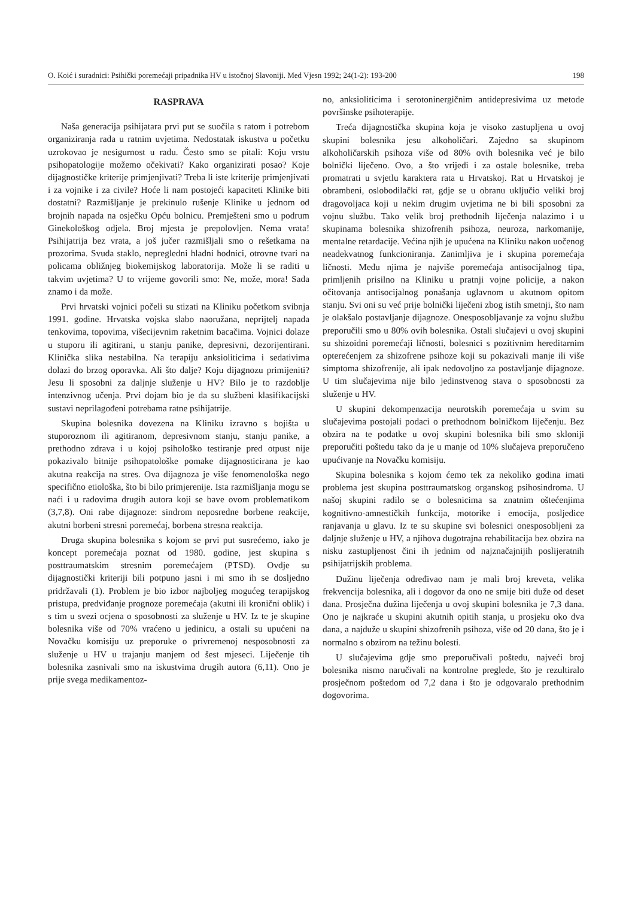O. Koić i suradnici: Psihički poremećaji pripadnika HV u istočnoj Slavoniji. Med Vjesn 1992; 24(1-2): 193-200 198
RASPRAVA
Naša generacija psihijatara prvi put se suočila s ratom i potrebom organiziranja rada u ratnim uvjetima. Nedostatak iskustva u početku uzrokovao je nesigurnost u radu. Često smo se pitali: Koju vrstu psihopatologije možemo očekivati? Kako organizirati posao? Koje dijagnostičke kriterije primjenjivati? Treba li iste kriterije primjenjivati i za vojnike i za civile? Hoće li nam postojeći kapaciteti Klinike biti dostatni? Razmišljanje je prekinulo rušenje Klinike u jednom od brojnih napada na osječku Opću bolnicu. Premješteni smo u podrum Ginekološkog odjela. Broj mjesta je prepolovljen. Nema vrata! Psihijatrija bez vrata, a još jučer razmišljali smo o rešetkama na prozorima. Svuda staklo, nepregledni hladni hodnici, otrovne tvari na policama obližnjeg biokemijskog laboratorija. Može li se raditi u takvim uvjetima? U to vrijeme govorili smo: Ne, može, mora! Sada znamo i da može.
Prvi hrvatski vojnici počeli su stizati na Kliniku početkom svibnja 1991. godine. Hrvatska vojska slabo naoružana, neprijtelj napada tenkovima, topovima, višecijevnim raketnim bacačima. Vojnici dolaze u stuporu ili agitirani, u stanju panike, depresivni, dezorijentirani. Klinička slika nestabilna. Na terapiju anksioliticima i sedativima dolazi do brzog oporavka. Ali što dalje? Koju dijagnozu primijeniti? Jesu li sposobni za daljnje služenje u HV? Bilo je to razdoblje intenzivnog učenja. Prvi dojam bio je da su službeni klasifikacijski sustavi neprilagođeni potrebama ratne psihijatrije.
Skupina bolesnika dovezena na Kliniku izravno s bojišta u stuporoznom ili agitiranom, depresivnom stanju, stanju panike, a prethodno zdrava i u kojoj psihološko testiranje pred otpust nije pokazivalo bitnije psihopatološke pomake dijagnosticirana je kao akutna reakcija na stres. Ova dijagnoza je više fenomenološka nego specifično etiološka, što bi bilo primjerenije. Ista razmišljanja mogu se naći i u radovima drugih autora koji se bave ovom problematikom (3,7,8). Oni rabe dijagnoze: sindrom neposredne borbene reakcije, akutni borbeni stresni poremećaj, borbena stresna reakcija.
Druga skupina bolesnika s kojom se prvi put susrećemo, iako je koncept poremećaja poznat od 1980. godine, jest skupina s posttraumatskim stresnim poremećajem (PTSD). Ovdje su dijagnostički kriteriji bili potpuno jasni i mi smo ih se dosljedno pridržavali (1). Problem je bio izbor najboljeg mogućeg terapijskog pristupa, predviđanje prognoze poremećaja (akutni ili kronični oblik) i s tim u svezi ocjena o sposobnosti za služenje u HV. Iz te je skupine bolesnika više od 70% vraćeno u jedinicu, a ostali su upućeni na Novačku komisiju uz preporuke o privremenoj nesposobnosti za služenje u HV u trajanju manjem od šest mjeseci. Liječenje tih bolesnika zasnivali smo na iskustvima drugih autora (6,11). Ono je prije svega medikamentoz-
no, anksioliticima i serotoninergičnim antidepresivima uz metode površinske psihoterapije.
Treća dijagnostička skupina koja je visoko zastupljena u ovoj skupini bolesnika jesu alkoholičari. Zajedno sa skupinom alkoholičarskih psihoza više od 80% ovih bolesnika već je bilo bolnički liječeno. Ovo, a što vrijedi i za ostale bolesnike, treba promatrati u svjetlu karaktera rata u Hrvatskoj. Rat u Hrvatskoj je obrambeni, oslobodilački rat, gdje se u obranu uključio veliki broj dragovoljaca koji u nekim drugim uvjetima ne bi bili sposobni za vojnu službu. Tako velik broj prethodnih liječenja nalazimo i u skupinama bolesnika shizofrenih psihoza, neuroza, narkomanije, mentalne retardacije. Većina njih je upućena na Kliniku nakon uočenog neadekvatnog funkcioniranja. Zanimljiva je i skupina poremećaja ličnosti. Među njima je najviše poremećaja antisocijalnog tipa, primljenih prisilno na Kliniku u pratnji vojne policije, a nakon očitovanja antisocijalnog ponašanja uglavnom u akutnom opitom stanju. Svi oni su već prije bolnički liječeni zbog istih smetnji, što nam je olakšalo postavljanje dijagnoze. Onesposobljavanje za vojnu službu preporučili smo u 80% ovih bolesnika. Ostali slučajevi u ovoj skupini su shizoidni poremećaji ličnosti, bolesnici s pozitivnim hereditarnim opterećenjem za shizofrene psihoze koji su pokazivali manje ili više simptoma shizofrenije, ali ipak nedovoljno za postavljanje dijagnoze. U tim slučajevima nije bilo jedinstvenog stava o sposobnosti za služenje u HV.
U skupini dekompenzacija neurotskih poremećaja u svim su slučajevima postojali podaci o prethodnom bolničkom liječenju. Bez obzira na te podatke u ovoj skupini bolesnika bili smo skloniji preporučiti poštedu tako da je u manje od 10% slučajeva preporučeno upućivanje na Novačku komisiju.
Skupina bolesnika s kojom ćemo tek za nekoliko godina imati problema jest skupina posttraumatskog organskog psihosindroma. U našoj skupini radilo se o bolesnicima sa znatnim oštećenjima kognitivno-amnestičkih funkcija, motorike i emocija, posljedice ranjavanja u glavu. Iz te su skupine svi bolesnici onesposobljeni za daljnje služenje u HV, a njihova dugotrajna rehabilitacija bez obzira na nisku zastupljenost čini ih jednim od najznačajnijih poslijeratnih psihijatrijskih problema.
Dužinu liječenja određivao nam je mali broj kreveta, velika frekvencija bolesnika, ali i dogovor da ono ne smije biti duže od deset dana. Prosječna dužina liječenja u ovoj skupini bolesnika je 7,3 dana. Ono je najkraće u skupini akutnih opitih stanja, u prosjeku oko dva dana, a najduže u skupini shizofrenih psihoza, više od 20 dana, što je i normalno s obzirom na težinu bolesti.
U slučajevima gdje smo preporučivali poštedu, najveći broj bolesnika nismo naručivali na kontrolne preglede, što je rezultiralo prosječnom poštedom od 7,2 dana i što je odgovaralo prethodnim dogovorima.